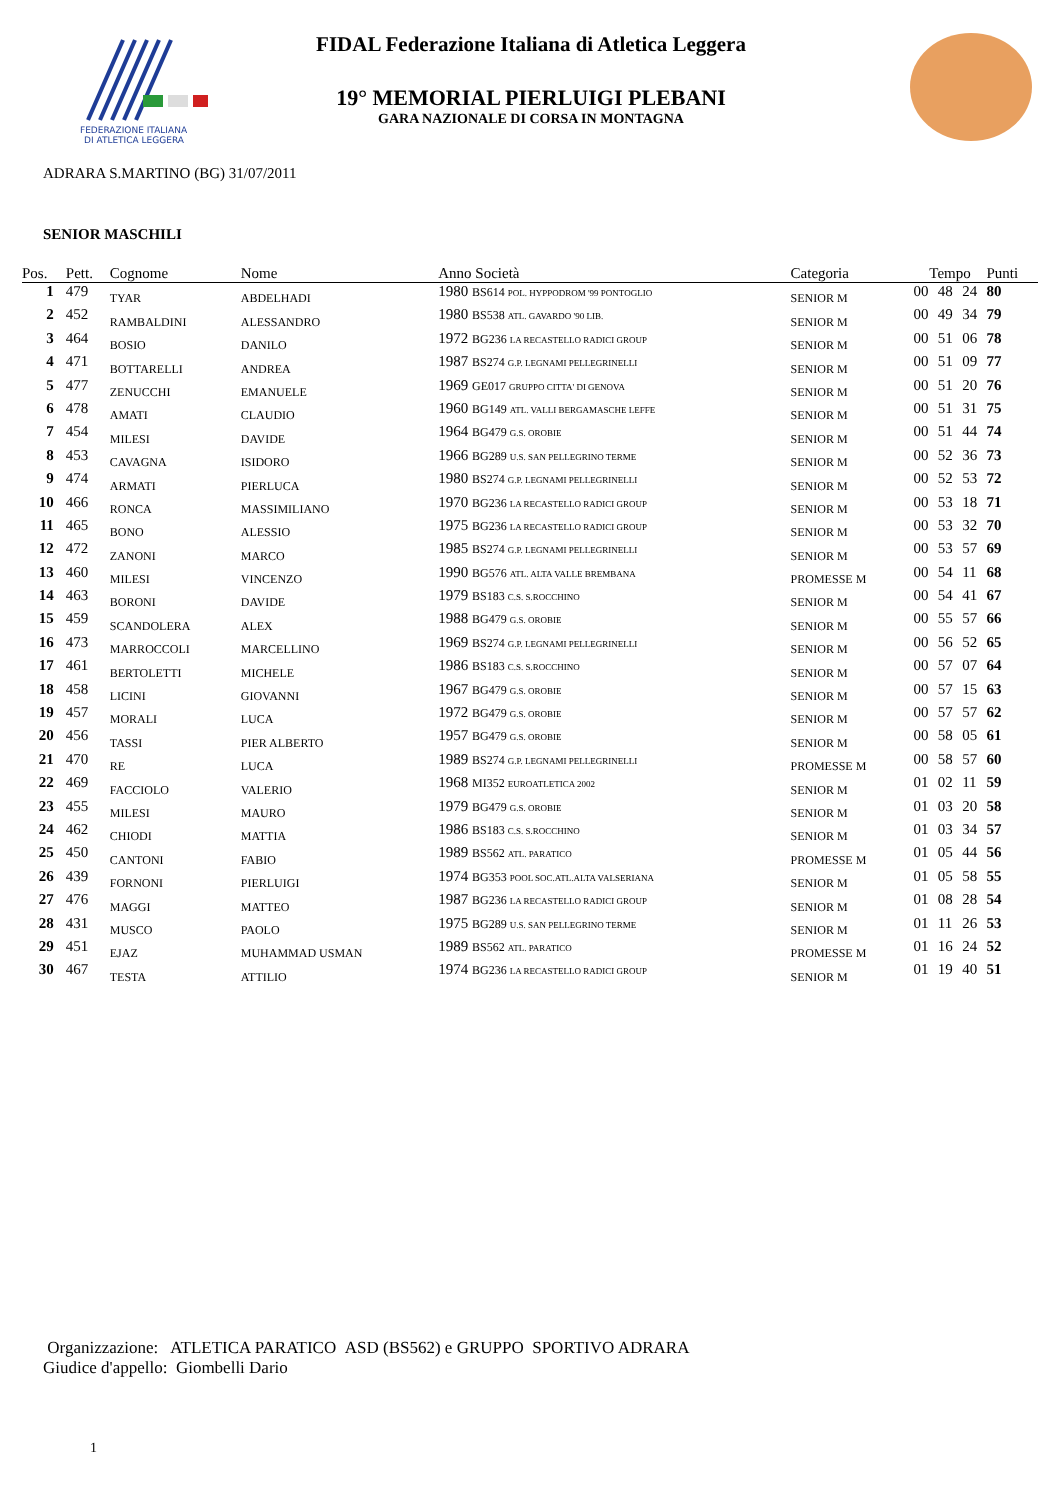FEDERAZIONE ITALIANA
DI ATLETICA LEGGERA
FIDAL Federazione Italiana di Atletica Leggera
19° MEMORIAL PIERLUIGI PLEBANI
GARA NAZIONALE DI CORSA IN MONTAGNA
ADRARA S.MARTINO (BG) 31/07/2011
SENIOR MASCHILI
| Pos. | Pett. | Cognome | Nome | Anno Società | Categoria | Tempo | | | Punti |
| --- | --- | --- | --- | --- | --- | --- | --- | --- | --- |
| 1 | 479 | TYAR | ABDELHADI | 1980 BS614 POL. HYPPODROM '99 PONTOGLIO | SENIOR M | 00 | 48 | 24 | 80 |
| 2 | 452 | RAMBALDINI | ALESSANDRO | 1980 BS538 ATL. GAVARDO '90 LIB. | SENIOR M | 00 | 49 | 34 | 79 |
| 3 | 464 | BOSIO | DANILO | 1972 BG236 LA RECASTELLO RADICI GROUP | SENIOR M | 00 | 51 | 06 | 78 |
| 4 | 471 | BOTTARELLI | ANDREA | 1987 BS274 G.P. LEGNAMI PELLEGRINELLI | SENIOR M | 00 | 51 | 09 | 77 |
| 5 | 477 | ZENUCCHI | EMANUELE | 1969 GE017 GRUPPO CITTA' DI GENOVA | SENIOR M | 00 | 51 | 20 | 76 |
| 6 | 478 | AMATI | CLAUDIO | 1960 BG149 ATL. VALLI BERGAMASCHE LEFFE | SENIOR M | 00 | 51 | 31 | 75 |
| 7 | 454 | MILESI | DAVIDE | 1964 BG479 G.S. OROBIE | SENIOR M | 00 | 51 | 44 | 74 |
| 8 | 453 | CAVAGNA | ISIDORO | 1966 BG289 U.S. SAN PELLEGRINO TERME | SENIOR M | 00 | 52 | 36 | 73 |
| 9 | 474 | ARMATI | PIERLUCA | 1980 BS274 G.P. LEGNAMI PELLEGRINELLI | SENIOR M | 00 | 52 | 53 | 72 |
| 10 | 466 | RONCA | MASSIMILIANO | 1970 BG236 LA RECASTELLO RADICI GROUP | SENIOR M | 00 | 53 | 18 | 71 |
| 11 | 465 | BONO | ALESSIO | 1975 BG236 LA RECASTELLO RADICI GROUP | SENIOR M | 00 | 53 | 32 | 70 |
| 12 | 472 | ZANONI | MARCO | 1985 BS274 G.P. LEGNAMI PELLEGRINELLI | SENIOR M | 00 | 53 | 57 | 69 |
| 13 | 460 | MILESI | VINCENZO | 1990 BG576 ATL. ALTA VALLE BREMBANA | PROMESSE M | 00 | 54 | 11 | 68 |
| 14 | 463 | BORONI | DAVIDE | 1979 BS183 C.S. S.ROCCHINO | SENIOR M | 00 | 54 | 41 | 67 |
| 15 | 459 | SCANDOLERA | ALEX | 1988 BG479 G.S. OROBIE | SENIOR M | 00 | 55 | 57 | 66 |
| 16 | 473 | MARROCCOLI | MARCELLINO | 1969 BS274 G.P. LEGNAMI PELLEGRINELLI | SENIOR M | 00 | 56 | 52 | 65 |
| 17 | 461 | BERTOLETTI | MICHELE | 1986 BS183 C.S. S.ROCCHINO | SENIOR M | 00 | 57 | 07 | 64 |
| 18 | 458 | LICINI | GIOVANNI | 1967 BG479 G.S. OROBIE | SENIOR M | 00 | 57 | 15 | 63 |
| 19 | 457 | MORALI | LUCA | 1972 BG479 G.S. OROBIE | SENIOR M | 00 | 57 | 57 | 62 |
| 20 | 456 | TASSI | PIER ALBERTO | 1957 BG479 G.S. OROBIE | SENIOR M | 00 | 58 | 05 | 61 |
| 21 | 470 | RE | LUCA | 1989 BS274 G.P. LEGNAMI PELLEGRINELLI | PROMESSE M | 00 | 58 | 57 | 60 |
| 22 | 469 | FACCIOLO | VALERIO | 1968 MI352 EUROATLETICA 2002 | SENIOR M | 01 | 02 | 11 | 59 |
| 23 | 455 | MILESI | MAURO | 1979 BG479 G.S. OROBIE | SENIOR M | 01 | 03 | 20 | 58 |
| 24 | 462 | CHIODI | MATTIA | 1986 BS183 C.S. S.ROCCHINO | SENIOR M | 01 | 03 | 34 | 57 |
| 25 | 450 | CANTONI | FABIO | 1989 BS562 ATL. PARATICO | PROMESSE M | 01 | 05 | 44 | 56 |
| 26 | 439 | FORNONI | PIERLUIGI | 1974 BG353 POOL SOC.ATL.ALTA VALSERIANA | SENIOR M | 01 | 05 | 58 | 55 |
| 27 | 476 | MAGGI | MATTEO | 1987 BG236 LA RECASTELLO RADICI GROUP | SENIOR M | 01 | 08 | 28 | 54 |
| 28 | 431 | MUSCO | PAOLO | 1975 BG289 U.S. SAN PELLEGRINO TERME | SENIOR M | 01 | 11 | 26 | 53 |
| 29 | 451 | EJAZ | MUHAMMAD USMAN | 1989 BS562 ATL. PARATICO | PROMESSE M | 01 | 16 | 24 | 52 |
| 30 | 467 | TESTA | ATTILIO | 1974 BG236 LA RECASTELLO RADICI GROUP | SENIOR M | 01 | 19 | 40 | 51 |
Organizzazione: ATLETICA PARATICO ASD (BS562) e GRUPPO SPORTIVO ADRARA
Giudice d'appello: Giombelli Dario
1